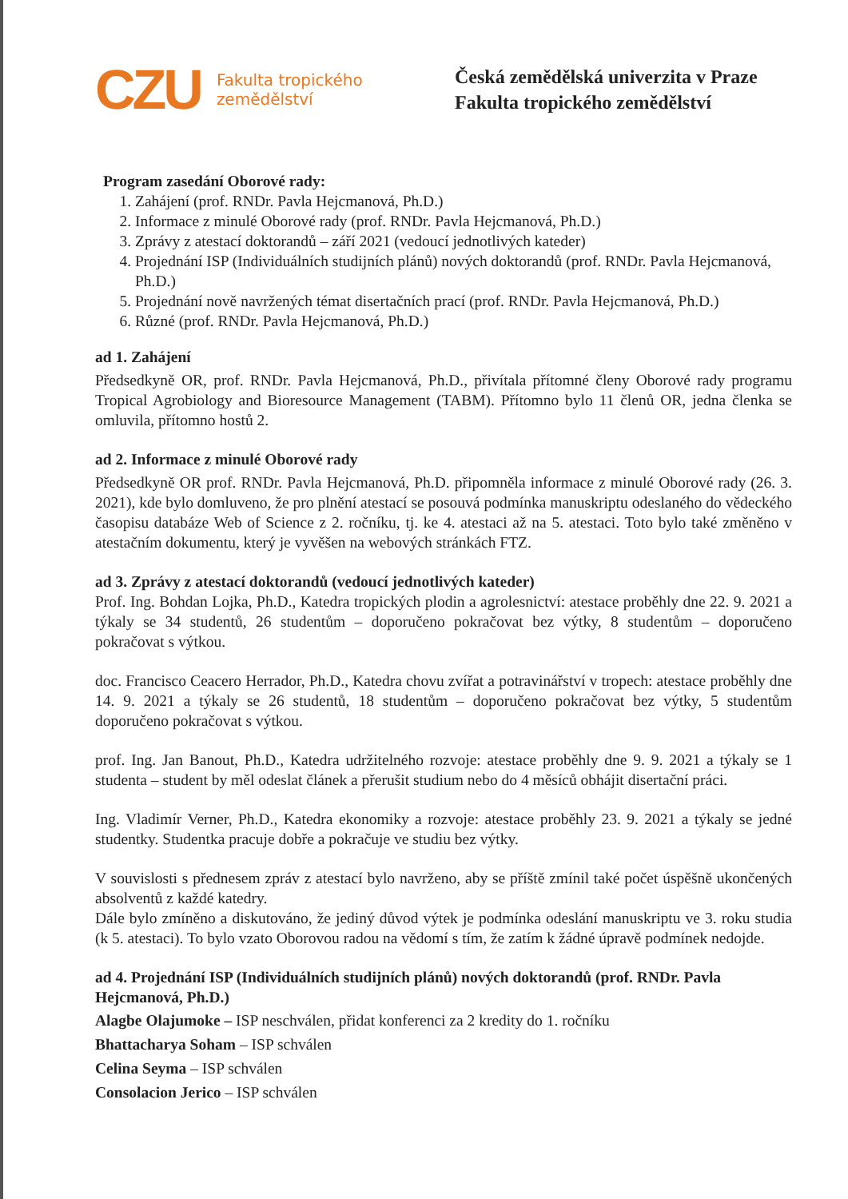CZU
Fakulta tropického
zemědělství
Česká zemědělská univerzita v Praze
Fakulta tropického zemědělství
Program zasedání Oborové rady:
1. Zahájení (prof. RNDr. Pavla Hejcmanová, Ph.D.)
2. Informace z minulé Oborové rady (prof. RNDr. Pavla Hejcmanová, Ph.D.)
3. Zprávy z atestací doktorandů – září 2021 (vedoucí jednotlivých kateder)
4. Projednání ISP (Individuálních studijních plánů) nových doktorandů (prof. RNDr. Pavla Hejcmanová, Ph.D.)
5. Projednání nově navržených témat disertačních prací (prof. RNDr. Pavla Hejcmanová, Ph.D.)
6. Různé (prof. RNDr. Pavla Hejcmanová, Ph.D.)
ad 1. Zahájení
Předsedkyně OR, prof. RNDr. Pavla Hejcmanová, Ph.D., přivítala přítomné členy Oborové rady programu Tropical Agrobiology and Bioresource Management (TABM). Přítomno bylo 11 členů OR, jedna členka se omluvila, přítomno hostů 2.
ad 2. Informace z minulé Oborové rady
Předsedkyně OR prof. RNDr. Pavla Hejcmanová, Ph.D. připomněla informace z minulé Oborové rady (26. 3. 2021), kde bylo domluveno, že pro plnění atestací se posouvá podmínka manuskriptu odeslaného do vědeckého časopisu databáze Web of Science z 2. ročníku, tj. ke 4. atestaci až na 5. atestaci. Toto bylo také změněno v atestačním dokumentu, který je vyvěšen na webových stránkách FTZ.
ad 3. Zprávy z atestací doktorandů (vedoucí jednotlivých kateder)
Prof. Ing. Bohdan Lojka, Ph.D., Katedra tropických plodin a agrolesnictví: atestace proběhly dne 22. 9. 2021 a týkaly se 34 studentů, 26 studentům – doporučeno pokračovat bez výtky, 8 studentům – doporučeno pokračovat s výtkou.
doc. Francisco Ceacero Herrador, Ph.D., Katedra chovu zvířat a potravinářství v tropech: atestace proběhly dne 14. 9. 2021 a týkaly se 26 studentů, 18 studentům – doporučeno pokračovat bez výtky, 5 studentům doporučeno pokračovat s výtkou.
prof. Ing. Jan Banout, Ph.D., Katedra udržitelného rozvoje: atestace proběhly dne 9. 9. 2021 a týkaly se 1 studenta – student by měl odeslat článek a přerušit studium nebo do 4 měsíců obhájit disertační práci.
Ing. Vladimír Verner, Ph.D., Katedra ekonomiky a rozvoje: atestace proběhly 23. 9. 2021 a týkaly se jedné studentky. Studentka pracuje dobře a pokračuje ve studiu bez výtky.
V souvislosti s přednesem zpráv z atestací bylo navrženo, aby se příště zmínil také počet úspěšně ukončených absolventů z každé katedry.
Dále bylo zmíněno a diskutováno, že jediný důvod výtek je podmínka odeslání manuskriptu ve 3. roku studia (k 5. atestaci). To bylo vzato Oborovou radou na vědomí s tím, že zatím k žádné úpravě podmínek nedojde.
ad 4. Projednání ISP (Individuálních studijních plánů) nových doktorandů (prof. RNDr. Pavla Hejcmanová, Ph.D.)
Alagbe Olajumoke – ISP neschválen, přidat konferenci za 2 kredity do 1. ročníku
Bhattacharya Soham – ISP schválen
Celina Seyma – ISP schválen
Consolacion Jerico – ISP schválen